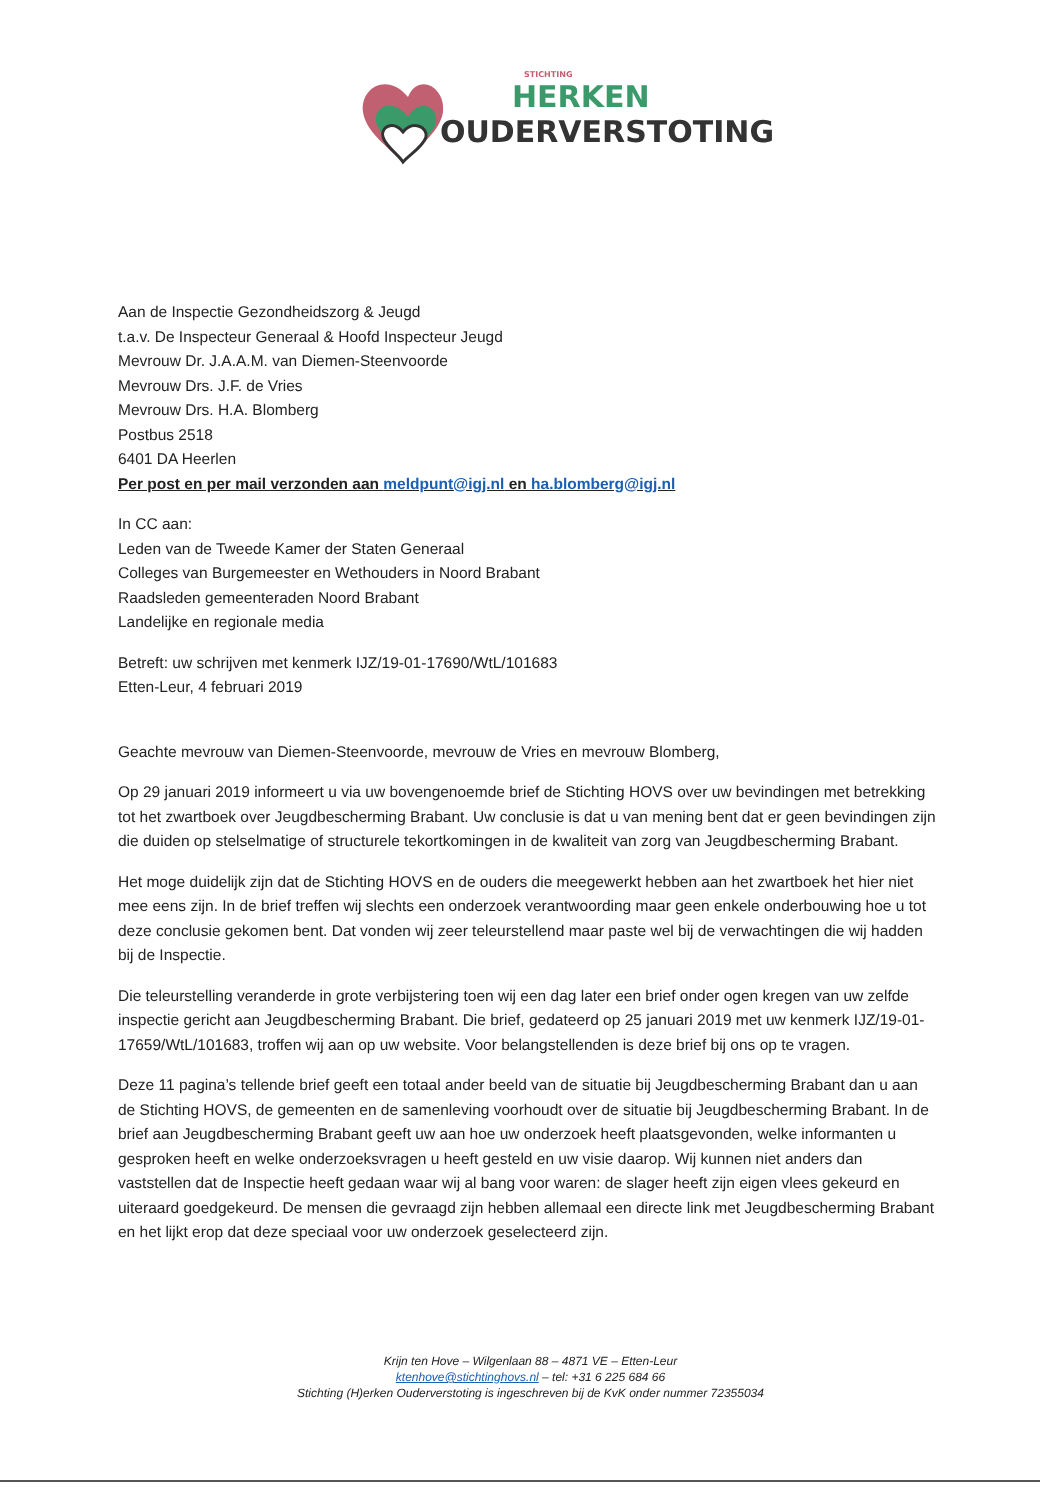STICHTING
HERKEN
OUDERVERSTOTING
Aan de Inspectie Gezondheidszorg & Jeugd
t.a.v. De Inspecteur Generaal & Hoofd Inspecteur Jeugd
Mevrouw Dr. J.A.A.M. van Diemen-Steenvoorde
Mevrouw Drs. J.F. de Vries
Mevrouw Drs. H.A. Blomberg
Postbus 2518
6401 DA Heerlen
Per post en per mail verzonden aan meldpunt@igj.nl en ha.blomberg@igj.nl
In CC aan:
Leden van de Tweede Kamer der Staten Generaal
Colleges van Burgemeester en Wethouders in Noord Brabant
Raadsleden gemeenteraden Noord Brabant
Landelijke en regionale media
Betreft: uw schrijven met kenmerk IJZ/19-01-17690/WtL/101683
Etten-Leur, 4 februari 2019
Geachte mevrouw van Diemen-Steenvoorde, mevrouw de Vries en mevrouw Blomberg,
Op 29 januari 2019 informeert u via uw bovengenoemde brief de Stichting HOVS over uw bevindingen met betrekking tot het zwartboek over Jeugdbescherming Brabant. Uw conclusie is dat u van mening bent dat er geen bevindingen zijn die duiden op stelselmatige of structurele tekortkomingen in de kwaliteit van zorg van Jeugdbescherming Brabant.
Het moge duidelijk zijn dat de Stichting HOVS en de ouders die meegewerkt hebben aan het zwartboek het hier niet mee eens zijn. In de brief treffen wij slechts een onderzoek verantwoording maar geen enkele onderbouwing hoe u tot deze conclusie gekomen bent. Dat vonden wij zeer teleurstellend maar paste wel bij de verwachtingen die wij hadden bij de Inspectie.
Die teleurstelling veranderde in grote verbijstering toen wij een dag later een brief onder ogen kregen van uw zelfde inspectie gericht aan Jeugdbescherming Brabant. Die brief, gedateerd op 25 januari 2019 met uw kenmerk IJZ/19-01-17659/WtL/101683, troffen wij aan op uw website. Voor belangstellenden is deze brief bij ons op te vragen.
Deze 11 pagina’s tellende brief geeft een totaal ander beeld van de situatie bij Jeugdbescherming Brabant dan u aan de Stichting HOVS, de gemeenten en de samenleving voorhoudt over de situatie bij Jeugdbescherming Brabant. In de brief aan Jeugdbescherming Brabant geeft uw aan hoe uw onderzoek heeft plaatsgevonden, welke informanten u gesproken heeft en welke onderzoeksvragen u heeft gesteld en uw visie daarop. Wij kunnen niet anders dan vaststellen dat de Inspectie heeft gedaan waar wij al bang voor waren: de slager heeft zijn eigen vlees gekeurd en uiteraard goedgekeurd. De mensen die gevraagd zijn hebben allemaal een directe link met Jeugdbescherming Brabant en het lijkt erop dat deze speciaal voor uw onderzoek geselecteerd zijn.
Krijn ten Hove – Wilgenlaan 88 – 4871 VE – Etten-Leur
ktenhove@stichtinghovs.nl – tel: +31 6 225 684 66
Stichting (H)erken Ouderverstoting is ingeschreven bij de KvK onder nummer 72355034